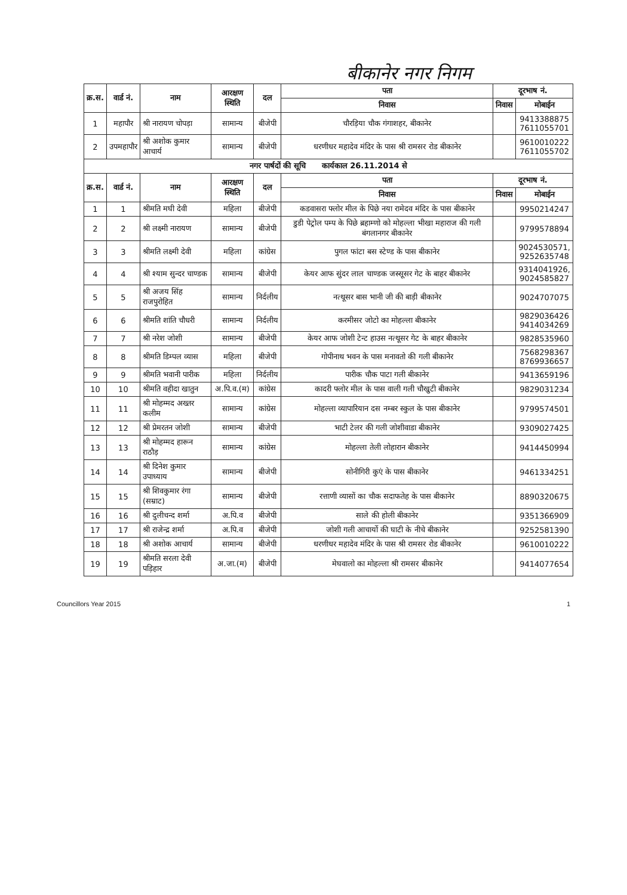बीकानेर नगर निगम
| क्र.स. | वार्ड नं. | नाम | आरक्षण स्थिति | दल | पता | दूरभाष नं. | |
| --- | --- | --- | --- | --- | --- | --- | --- |
| | | | | | निवास | निवास | मोबाईन |
| 1 | महापौर | श्री नारायण चोपड़ा | सामान्य | बीजेपी | चौरड़िया चौक गंगाशहर, बीकानेर | | 9413388875 7611055701 |
| 2 | उपमहापौर | श्री अशोक कुमार आचार्य | सामान्य | बीजेपी | धरणीधर महादेव मंदिर के पास श्री रामसर रोड बीकानेर | | 9610010222 7611055702 |
| नगर पार्षदों की सूचि कार्यकाल 26.11.2014 से | | | | | | | |
| क्र.स. | वार्ड नं. | नाम | आरक्षण स्थिति | दल | पता | दूरभाष नं. | |
| | | | | | निवास | निवास | मोबाईन |
| 1 | 1 | श्रीमति मघी देवी | महिला | बीजेपी | कडवासरा फ्लोर मील के पिछे नया रामेदव मंदिर के पास बीकानेर | | 9950214247 |
| 2 | 2 | श्री लक्ष्मी नारायण | सामान्य | बीजेपी | डुडी पेट्रोल पम्प के पिछे ब्रहाम्णो को मोहल्ला भीखा महाराज की गली बंगलानगर बीकानेर | | 9799578894 |
| 3 | 3 | श्रीमति लक्ष्मी देवी | महिला | कांग्रेस | पुगल फांटा बस स्टेण्ड के पास बीकानेर | | 9024530571, 9252635748 |
| 4 | 4 | श्री श्याम सुन्दर चाण्डक | सामान्य | बीजेपी | केयर आफ सुंदर लाल चाण्डक जस्सूसर गेट के बाहर बीकानेर | | 9314041926, 9024585827 |
| 5 | 5 | श्री अजय सिंह राजपुरोहित | सामान्य | निर्दलीय | नत्थूसर बास भानी जी की बाड़ी बीकानेर | | 9024707075 |
| 6 | 6 | श्रीमति शांति चौधरी | सामान्य | निर्दलीय | करमीसर जोटो का मोहल्ला बीकानेर | | 9829036426 9414034269 |
| 7 | 7 | श्री नरेश जोशी | सामान्य | बीजेपी | केयर आफ जोशी टेन्ट हाउस नत्थूसर गेट के बाहर बीकानेर | | 9828535960 |
| 8 | 8 | श्रीमति डिम्पल व्यास | महिला | बीजेपी | गोपीनाथ भवन के पास मनावतो की गली बीकानेर | | 7568298367 8769936657 |
| 9 | 9 | श्रीमति भवानी पारीक | महिला | निर्दलीय | पारीक चौक पाटा गली बीकानेर | | 9413659196 |
| 10 | 10 | श्रीमति वहीदा खातुन | अ.पि.व.(म) | कांग्रेस | कादरी फ्लोर मील के पास वाली गली चौखुटी बीकानेर | | 9829031234 |
| 11 | 11 | श्री मोहम्मद अख्तर कलीम | सामान्य | कांग्रेस | मोहल्ला व्यापारियान दस नम्बर स्कुल के पास बीकानेर | | 9799574501 |
| 12 | 12 | श्री प्रेमरतन जोशी | सामान्य | बीजेपी | भाटी टेलर की गली जोशीवाडा बीकानेर | | 9309027425 |
| 13 | 13 | श्री मोहम्मद हारून राठौड़ | सामान्य | कांग्रेस | मोहल्ला तेली लोहारान बीकानेर | | 9414450994 |
| 14 | 14 | श्री दिनेश कुमार उपाध्याय | सामान्य | बीजेपी | सोनीगिरी कुएं के पास बीकानेर | | 9461334251 |
| 15 | 15 | श्री शिवकुमार रंगा (सम्राट) | सामान्य | बीजेपी | रत्ताणी व्यासों का चौक सदाफतेह के पास बीकानेर | | 8890320675 |
| 16 | 16 | श्री दुलीचन्द शर्मा | अ.पि.व | बीजेपी | साले की होली बीकानेर | | 9351366909 |
| 17 | 17 | श्री राजेन्द्र शर्मा | अ.पि.व | बीजेपी | जोशी गली आचार्यो की घाटी के नीचे बीकानेर | | 9252581390 |
| 18 | 18 | श्री अशोक आचार्य | सामान्य | बीजेपी | धरणीधर महादेव मंदिर के पास श्री रामसर रोड बीकानेर | | 9610010222 |
| 19 | 19 | श्रीमति सरला देवी पड़िहार | अ.जा.(म) | बीजेपी | मेघवालो का मोहल्ला श्री रामसर बीकानेर | | 9414077654 |
Councillors Year 2015 1